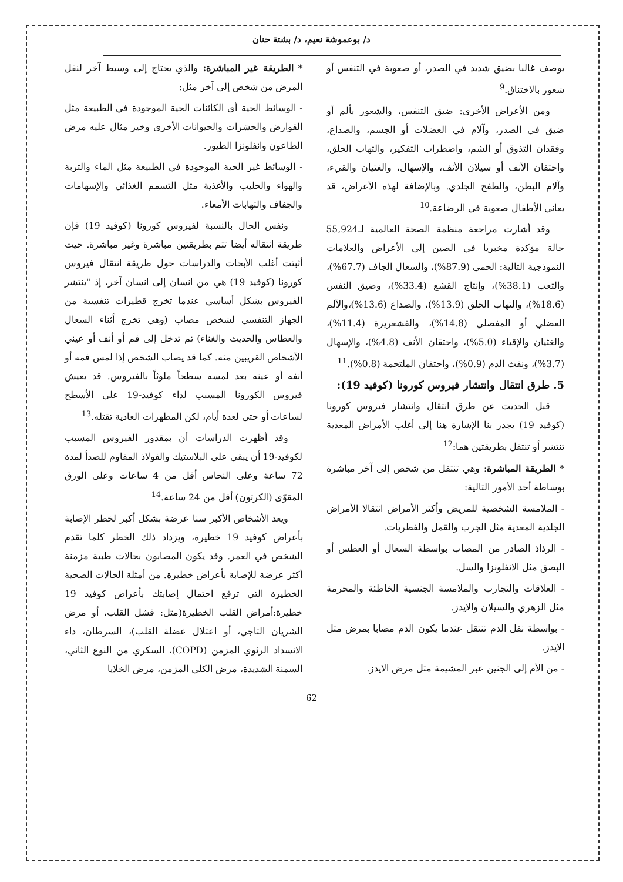د/ بوعموشة نعيم، د/ بشتة حنان
يوصف غالبا بضيق شديد في الصدر، أو صعوبة في التنفس أو شعور بالاختناق.<sup>9</sup>
ومن الأعراض الأخرى: ضيق التنفس، والشعور بألم أو ضيق في الصدر، وآلام في العضلات أو الجسم، والصداع، وفقدان التذوق أو الشم، واضطراب التفكير، والتهاب الحلق، واحتقان الأنف أو سيلان الأنف، والإسهال، والغثيان والقيء، وآلام البطن، والطفح الجلدي. وبالإضافة لهذه الأعراض، قد يعاني الأطفال صعوبة في الرضاعة.<sup>10</sup>
وقد أشارت مراجعة منظمة الصحة العالمية لـ55,924 حالة مؤكدة مخبريا في الصين إلى الأعراض والعلامات النموذجية التالية: الحمى (87.9%)، والسعال الجاف (67.7%)، والتعب (38.1%)، وإنتاج القشع (33.4%)، وضيق النفس (18.6%)، والتهاب الحلق (13.9%)، والصداع (13.6%)،والألم العضلي أو المفصلي (14.8%)، والقشعريرة (11.4%)، والغثيان والإقياء (5.0%)، واحتقان الأنف (4.8%)، والإسهال (3.7%)، ونفث الدم (0.9%)، واحتقان الملتحمة (0.8%).<sup>11</sup>
5. طرق انتقال وانتشار فيروس كورونا (كوفيد 19):
قبل الحديث عن طرق انتقال وانتشار فيروس كورونا (كوفيد 19) يجدر بنا الإشارة هنا إلى أغلب الأمراض المعدية تنتشر أو تنتقل بطريقتين هما:<sup>12</sup>
* الطريقة المباشرة: وهي تنتقل من شخص إلى آخر مباشرة بوساطة أحد الأمور التالية:
- الملامسة الشخصية للمريض وأكثر الأمراض انتقالا الأمراض الجلدية المعدية مثل الجرب والقمل والفطريات.
- الرذاذ الصادر من المصاب بواسطة السعال أو العطس أو البصق مثل الانفلونزا والسل.
- العلاقات والتجارب والملامسة الجنسية الخاطئة والمحرمة مثل الزهري والسيلان والايدز.
- بواسطة نقل الدم تنتقل عندما يكون الدم مصابا بمرض مثل الايدز.
- من الأم إلى الجنين عبر المشيمة مثل مرض الايدز.
* الطريقة غير المباشرة: والذي يحتاج إلى وسيط آخر لنقل المرض من شخص إلى آخر مثل:
- الوسائط الحية أي الكائنات الحية الموجودة في الطبيعة مثل القوارض والحشرات والحيوانات الأخرى وخير مثال عليه مرض الطاعون وانفلونزا الطيور.
- الوسائط غير الحية الموجودة في الطبيعة مثل الماء والتربة والهواء والحليب والأغذية مثل التسمم الغذائي والإسهامات والجفاف والتهابات الأمعاء.
ونفس الحال بالنسبة لفيروس كورونا (كوفيد 19) فإن طريقة انتقاله أيضا تتم بطريقتين مباشرة وغير مباشرة. حيث أثبتت أغلب الأبحاث والدراسات حول طريقة انتقال فيروس كورونا (كوفيد 19) هي من انسان إلى انسان آخر، إذ "ينتشر الفيروس بشكل أساسي عندما تخرج قطيرات تنفسية من الجهاز التنفسي لشخص مصاب (وهي تخرج أثناء السعال والعطاس والحديث والغناء) ثم تدخل إلى فم أو أنف أو عيني الأشخاص القريبين منه. كما قد يصاب الشخص إذا لمس فمه أو أنفه أو عينه بعد لمسه سطحاً ملوثاً بالفيروس. قد يعيش فيروس الكورونا المسبب لداء كوفيد-19 على الأسطح لساعات أو حتى لعدة أيام، لكن المطهرات العادية تقتله.<sup>13</sup>
وقد أظهرت الدراسات أن بمقدور الفيروس المسبب لكوفيد-19 أن يبقى على البلاستيك والفولاذ المقاوم للصدأ لمدة 72 ساعة وعلى النحاس أقل من 4 ساعات وعلى الورق المقوّى (الكرتون) أقل من 24 ساعة.<sup>14</sup>
ويعد الأشخاص الأكبر سنا عرضة بشكل أكبر لخطر الإصابة بأعراض كوفيد 19 خطيرة، ويزداد ذلك الخطر كلما تقدم الشخص في العمر. وقد يكون المصابون بحالات طبية مزمنة أكثر عرضة للإصابة بأعراض خطيرة. من أمثلة الحالات الصحية الخطيرة التي ترفع احتمال إصابتك بأعراض كوفيد 19 خطيرة:أمراض القلب الخطيرة(مثل: فشل القلب، أو مرض الشريان التاجي، أو اعتلال عضلة القلب)، السرطان، داء الانسداد الرئوي المزمن (COPD)، السكري من النوع الثاني، السمنة الشديدة، مرض الكلى المزمن، مرض الخلايا
62